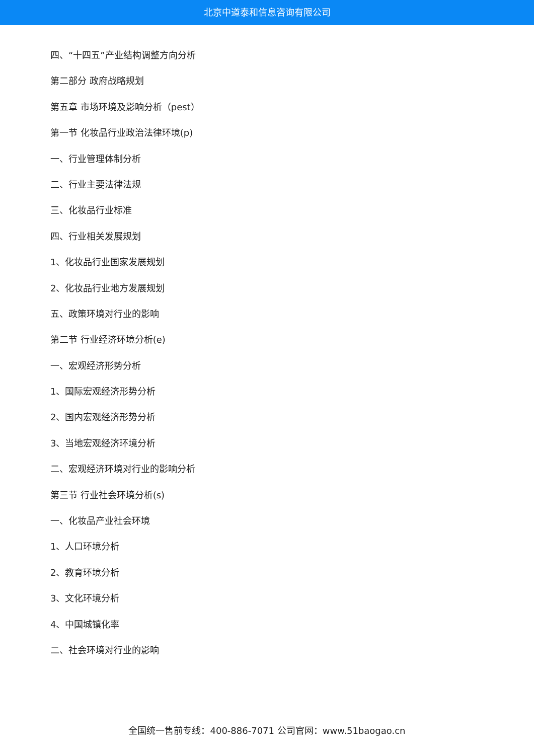北京中道泰和信息咨询有限公司
四、“十四五”产业结构调整方向分析
第二部分 政府战略规划
第五章 市场环境及影响分析（pest）
第一节 化妆品行业政治法律环境(p)
一、行业管理体制分析
二、行业主要法律法规
三、化妆品行业标准
四、行业相关发展规划
1、化妆品行业国家发展规划
2、化妆品行业地方发展规划
五、政策环境对行业的影响
第二节 行业经济环境分析(e)
一、宏观经济形势分析
1、国际宏观经济形势分析
2、国内宏观经济形势分析
3、当地宏观经济环境分析
二、宏观经济环境对行业的影响分析
第三节 行业社会环境分析(s)
一、化妆品产业社会环境
1、人口环境分析
2、教育环境分析
3、文化环境分析
4、中国城镇化率
二、社会环境对行业的影响
全国统一售前专线：400-886-7071 公司官网：www.51baogao.cn